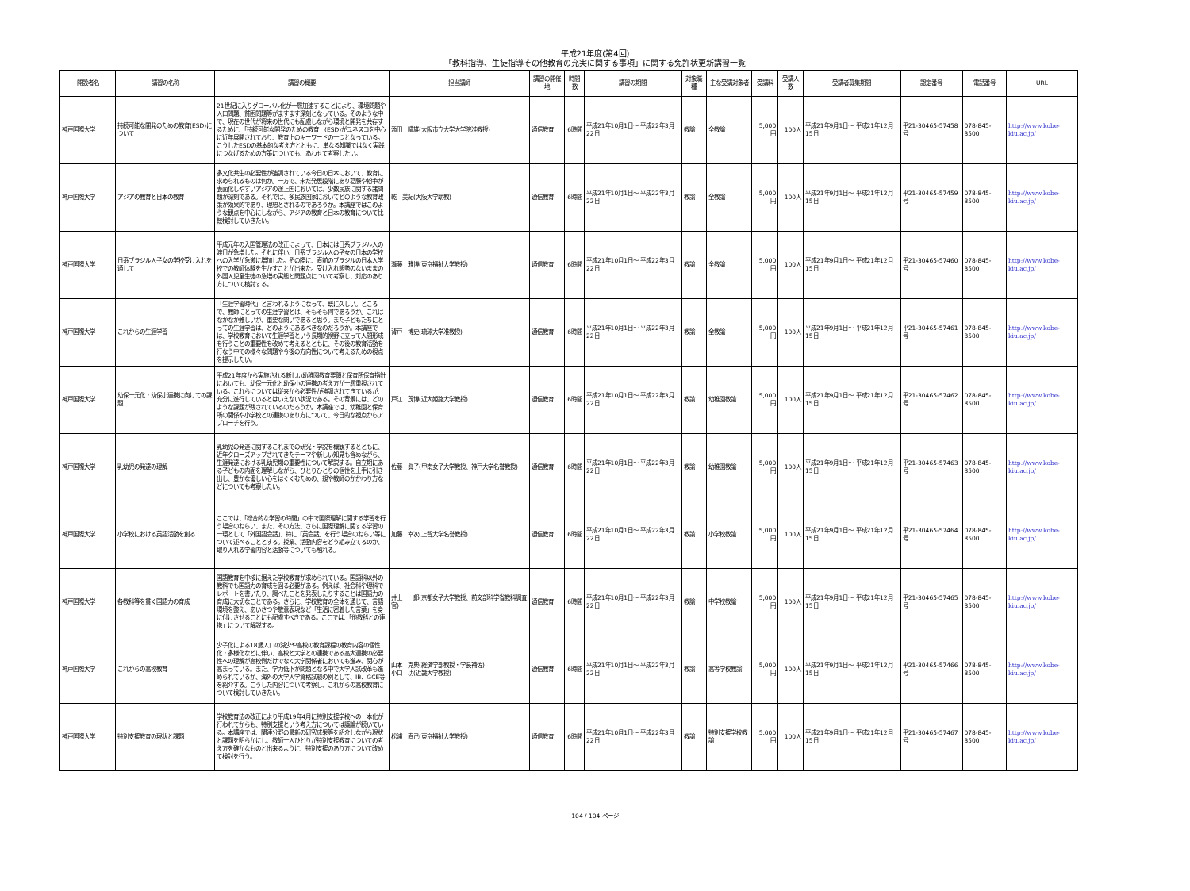平成21年度(第4回)
「教科指導、生徒指導その他教育の充実に関する事項」に関する免許状更新講習一覧
| 開設者名 | 講習の名称 | 講習の概要 | 担当講師 | 講習の開催地 | 時間数 | 講習の期間 | 対象職種 | 主な受講対象者 | 受講料 | 受講人数 | 受講者募集期間 | 認定番号 | 電話番号 | URL |
| --- | --- | --- | --- | --- | --- | --- | --- | --- | --- | --- | --- | --- | --- | --- |
| 神戸国際大学 | 持続可能な開発のための教育(ESD)について | 21世紀に入りグローバル化が一層加速することにより、環境問題や人口問題、貧困問題等がますます深刻となっている。そのような中で、現在の世代が将来の世代にも配慮しながら環境と開発を共存するために、「持続可能な開発のための教育」(ESD)がユネスコを中心に近年展開されており、教育上のキーワードの一つとなっている。こうしたESDの基本的な考え方とともに、単なる知識ではなく実践につなげるための方策についても、あわせて考察したい。 | 添田 晴雄(大阪市立大学大学院准教授) | 通信教育 | 6時間 | 平成21年10月1日～ 平成22年3月22日 | 教諭 | 全教諭 | 5,000円 | 100人 | 平成21年9月1日～ 平成21年12月15日 | 平21-30465-57458号 | 078-845-3500 | http://www.kobe-kiu.ac.jp/ |
| 神戸国際大学 | アジアの教育と日本の教育 | 多文化共生の必要性が強調されている今日の日本において、教育に求められるものは何か。一方で、未だ発展段階にあり葛藤や紛争が表面化しやすいアジアの途上国においては、少数民族に関する諸問題が深刻である。それでは、多民族国家においてどのような教育政策が効果的であり、理想とされるのであろうか。本講座ではこのような観点を中心にしながら、アジアの教育と日本の教育について比較検討していきたい。 | 乾 美紀(大阪大学助教) | 通信教育 | 6時間 | 平成21年10月1日～ 平成22年3月22日 | 教諭 | 全教諭 | 5,000円 | 100人 | 平成21年9月1日～ 平成21年12月15日 | 平21-30465-57459号 | 078-845-3500 | http://www.kobe-kiu.ac.jp/ |
| 神戸国際大学 | 日系ブラジル人子女の学校受け入れを通して | 平成元年の入国管理法の改正によって、日本には日系ブラジル人の渡日が急増した。それに伴い、日系ブラジル人の子女の日本の学校への入学が急激に増加した。その際に、直前のブラジルの日本人学校での教師体験を生かすことが出来た。受け入れ態勢のないままの外国人児童生徒の急増の実態と問題点について考察し、対応のあり方について検討する。 | 瀧藤 雅博(東京福祉大学教授) | 通信教育 | 6時間 | 平成21年10月1日～ 平成22年3月22日 | 教諭 | 全教諭 | 5,000円 | 100人 | 平成21年9月1日～ 平成21年12月15日 | 平21-30465-57460号 | 078-845-3500 | http://www.kobe-kiu.ac.jp/ |
| 神戸国際大学 | これからの生涯学習 | 「生涯学習時代」と言われるようになって、既に久しい。ところで、教師にとっての生涯学習とは、そもそも何であろうか。これはなかなか難しいが、重要な問いであると思う。また子どもたちにとっての生涯学習は、どのようにあるべきなのだろうか。本講座では、学校教育において生涯学習という長期的視野に立って人間形成を行うことの重要性を改めて考えるとともに、その後の教育活動を行なう中での様々な問題や今後の方向性について考えるための視点を提示したい。 | 背戸 博史(琉球大学准教授) | 通信教育 | 6時間 | 平成21年10月1日～ 平成22年3月22日 | 教諭 | 全教諭 | 5,000円 | 100人 | 平成21年9月1日～ 平成21年12月15日 | 平21-30465-57461号 | 078-845-3500 | http://www.kobe-kiu.ac.jp/ |
| 神戸国際大学 | 幼保一元化・幼保小連携に向けての課題 | 平成21年度から実施される新しい幼稚園教育要領と保育所保育指針においても、幼保一元化と幼保小の連携の考え方が一層重視されている。これらについては従来から必要性が強調されてきているが、充分に進行しているとはいえない状況である。その背景には、どのような課題が残されているのだろうか。本講座では、幼稚園と保育所の関係や小学校との連携のあり方について、今日的な視点からアプローチを行う。 | 戸江 茂博(近大姫路大学教授) | 通信教育 | 6時間 | 平成21年10月1日～ 平成22年3月22日 | 教諭 | 幼稚園教諭 | 5,000円 | 100人 | 平成21年9月1日～ 平成21年12月15日 | 平21-30465-57462号 | 078-845-3500 | http://www.kobe-kiu.ac.jp/ |
| 神戸国際大学 | 乳幼児の発達の理解 | 乳幼児の発達に関するこれまでの研究・学説を概観するとともに、近年クローズアップされてきたテーマや新しい知見も含めながら、生涯発達における乳幼児期の重要性について解説する。自立期にある子どもの内面を理解しながら、ひとりひとりの個性を上手に引き出し、豊かな優しい心をはぐくむための、親や教師のかかわり方などについても考察したい。 | 佐藤 眞子(甲南女子大学教授、神戸大学名誉教授) | 通信教育 | 6時間 | 平成21年10月1日～ 平成22年3月22日 | 教諭 | 幼稚園教諭 | 5,000円 | 100人 | 平成21年9月1日～ 平成21年12月15日 | 平21-30465-57463号 | 078-845-3500 | http://www.kobe-kiu.ac.jp/ |
| 神戸国際大学 | 小学校における英語活動を創る | ここでは、「総合的な学習の時間」の中で国際理解に関する学習を行う場合のねらい、また、その方法、さらに国際理解に関する学習の一環として「外国語会話」、特に「英会話」を行う場合のねらい等について述べることとする。授業、活動内容をどう組み立てるのか、取り入れる学習内容と活動等についても触れる。 | 加藤 幸次(上智大学名誉教授) | 通信教育 | 6時間 | 平成21年10月1日～ 平成22年3月22日 | 教諭 | 小学校教諭 | 5,000円 | 100人 | 平成21年9月1日～ 平成21年12月15日 | 平21-30465-57464号 | 078-845-3500 | http://www.kobe-kiu.ac.jp/ |
| 神戸国際大学 | 各教科等を貫く国語力の育成 | 国語教育を中核に据えた学校教育が求められている。国語科以外の教科でも国語力の育成を図る必要がある。例えば、社会科や理科でレポートを書いたり、調べたことを発表したりすることは国語力の育成に大切なことである。さらに、学校教育の全体を通じて、言語環境を整え、あいさつや敬意表現など「生活に密着した言葉」を身に付けさせることにも配慮すべきである。ここでは、「他教科との連携」について解説する。 | 井上 一郎(京都女子大学教授、前文部科学省教科調査官) | 通信教育 | 6時間 | 平成21年10月1日～ 平成22年3月22日 | 教諭 | 中学校教諭 | 5,000円 | 100人 | 平成21年9月1日～ 平成21年12月15日 | 平21-30465-57465号 | 078-845-3500 | http://www.kobe-kiu.ac.jp/ |
| 神戸国際大学 | これからの高校教育 | 少子化による18歳人口の減少や高校の教育課程の教育内容の個性化・多様化などに伴い、高校と大学との連携である高大連携の必要性への理解が高校側だけでなく大学関係者においても進み、関心が高まっている。また、学力低下が問題となる中で大学入試改革も進められているが、海外の大学入学資格試験の例として、IB、GCE等を紹介する。こうした内容について考察し、これからの高校教育について検討していきたい。 | 山本 克典(経済学部教授・学長補佐) 小口 功(近畿大学教授) | 通信教育 | 6時間 | 平成21年10月1日～ 平成22年3月22日 | 教諭 | 高等学校教諭 | 5,000円 | 100人 | 平成21年9月1日～ 平成21年12月15日 | 平21-30465-57466号 | 078-845-3500 | http://www.kobe-kiu.ac.jp/ |
| 神戸国際大学 | 特別支援教育の現状と課題 | 学校教育法の改正により平成19年4月に特別支援学校への一本化が行われてからも、特別支援という考え方については議論が続いている。本講座では、関連分野の最新の研究成果等を紹介しながら現状と課題を明らかにし、教師一人ひとりが特別支援教育についての考え方を確かなものと出来るように、特別支援のあり方について改めて検討を行う。 | 松浦 直己(東京福祉大学教授) | 通信教育 | 6時間 | 平成21年10月1日～ 平成22年3月22日 | 教諭 | 特別支援学校教諭 | 5,000円 | 100人 | 平成21年9月1日～ 平成21年12月15日 | 平21-30465-57467号 | 078-845-3500 | http://www.kobe-kiu.ac.jp/ |
104 / 104 ページ